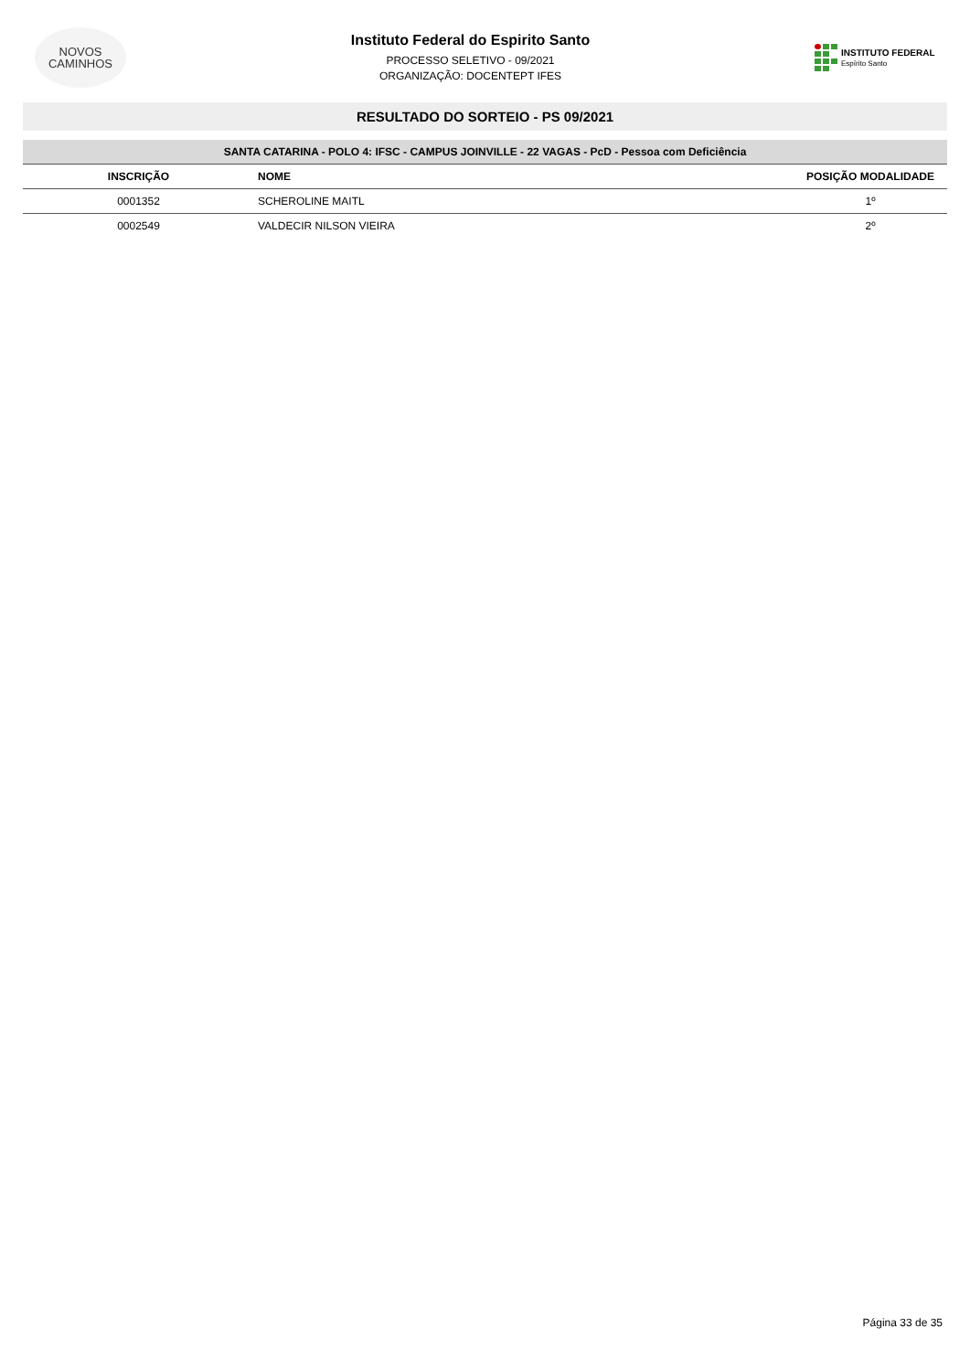NOVOS
CAMINHOS
Instituto Federal do Espirito Santo
PROCESSO SELETIVO - 09/2021
ORGANIZAÇÃO: DOCENTEPT IFES
INSTITUTO FEDERAL
Espírito Santo
RESULTADO DO SORTEIO - PS 09/2021
| SANTA CATARINA - POLO 4: IFSC - CAMPUS JOINVILLE - 22 VAGAS - PcD - Pessoa com Deficiência | | |
| INSCRIÇÃO | NOME | POSIÇÃO MODALIDADE |
| 0001352 | SCHEROLINE MAITL | 1º |
| 0002549 | VALDECIR NILSON VIEIRA | 2º |
Página 33 de 35